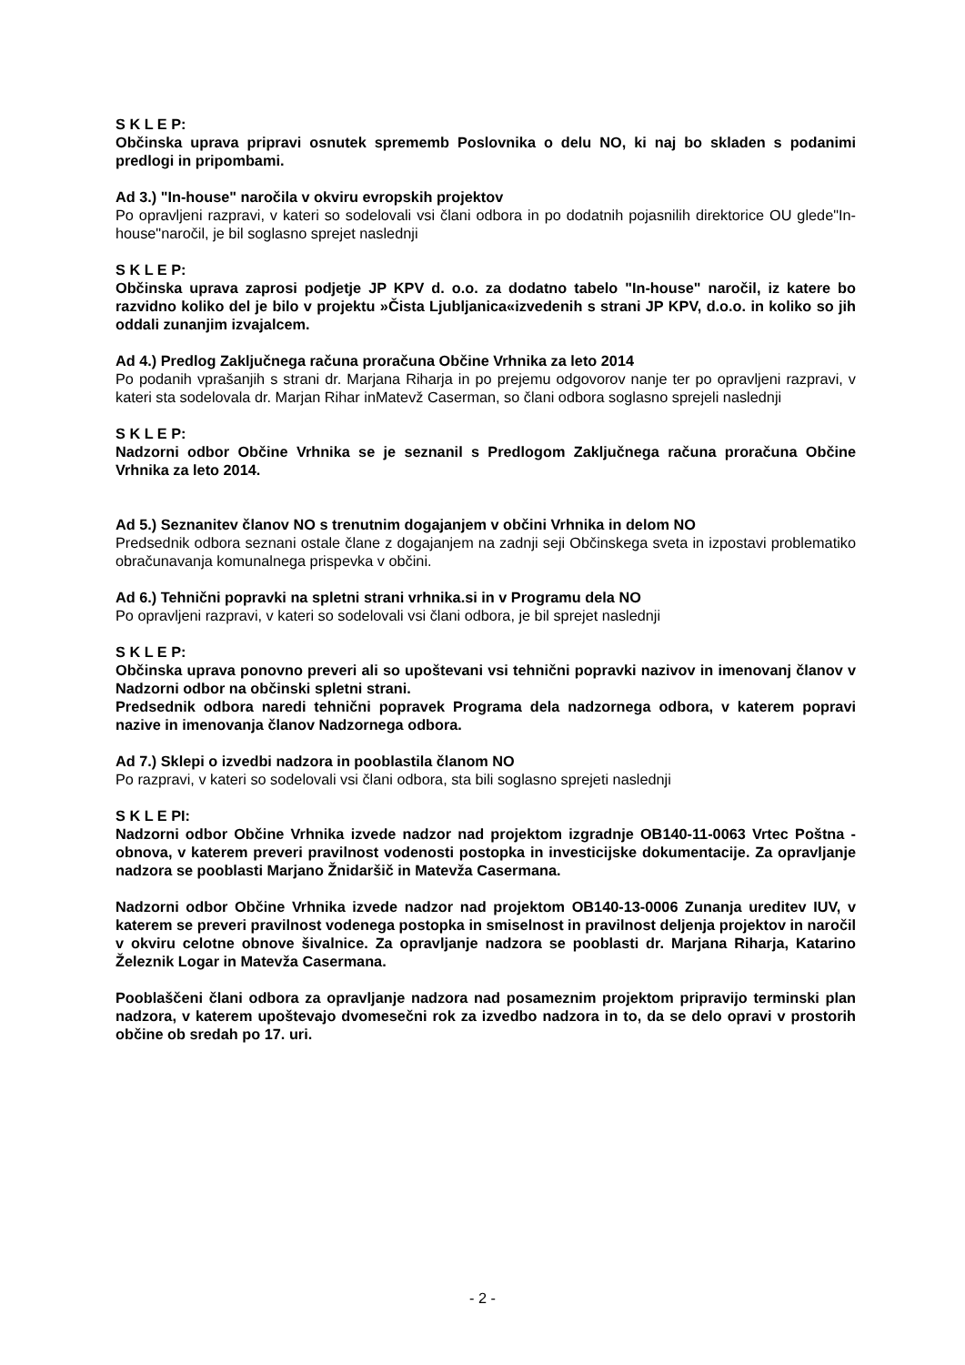S K L E P:
Občinska uprava pripravi osnutek sprememb Poslovnika o delu NO, ki naj bo skladen s podanimi predlogi in pripombami.
Ad 3.) "In-house" naročila v okviru evropskih projektov
Po opravljeni razpravi, v kateri so sodelovali vsi člani odbora in po dodatnih pojasnilih direktorice OU glede"In-house"naročil, je bil soglasno sprejet naslednji
S K L E P:
Občinska uprava zaprosi podjetje JP KPV d. o.o. za dodatno tabelo "In-house" naročil, iz katere bo razvidno koliko del je bilo v projektu »Čista Ljubljanica«izvedenih s strani JP KPV, d.o.o. in koliko so jih oddali zunanjim izvajalcem.
Ad 4.) Predlog Zaključnega računa proračuna Občine Vrhnika za leto 2014
Po podanih vprašanjih s strani dr. Marjana Riharja in po prejemu odgovorov nanje ter po opravljeni razpravi, v kateri sta sodelovala dr. Marjan Rihar inMatevž Caserman, so člani odbora soglasno sprejeli naslednji
S K L E P:
Nadzorni odbor Občine Vrhnika se je seznanil s Predlogom Zaključnega računa proračuna Občine Vrhnika za leto 2014.
Ad 5.) Seznanitev članov NO s trenutnim dogajanjem v občini Vrhnika in delom NO
Predsednik odbora seznani ostale člane z dogajanjem na zadnji seji Občinskega sveta in izpostavi problematiko obračunavanja komunalnega prispevka v občini.
Ad 6.) Tehnični popravki na spletni strani vrhnika.si in v Programu dela NO
Po opravljeni razpravi, v kateri so sodelovali vsi člani odbora, je bil sprejet naslednji
S K L E P:
Občinska uprava ponovno preveri ali so upoštevani vsi tehnični popravki nazivov in imenovanj članov v Nadzorni odbor na občinski spletni strani.
Predsednik odbora naredi tehnični popravek Programa dela nadzornega odbora, v katerem popravi nazive in imenovanja članov Nadzornega odbora.
Ad 7.) Sklepi o izvedbi nadzora in pooblastila članom NO
Po razpravi, v kateri so sodelovali vsi člani odbora, sta bili soglasno sprejeti naslednji
S K L E PI:
Nadzorni odbor Občine Vrhnika izvede nadzor nad projektom izgradnje OB140-11-0063 Vrtec Poštna - obnova, v katerem preveri pravilnost vodenosti postopka in investicijske dokumentacije. Za opravljanje nadzora se pooblasti Marjano Žnidaršič in Matevža Casermana.
Nadzorni odbor Občine Vrhnika izvede nadzor nad projektom OB140-13-0006 Zunanja ureditev IUV, v katerem se preveri pravilnost vodenega postopka in smiselnost in pravilnost deljenja projektov in naročil v okviru celotne obnove šivalnice. Za opravljanje nadzora se pooblasti dr. Marjana Riharja, Katarino Železnik Logar in Matevža Casermana.
Pooblaščeni člani odbora za opravljanje nadzora nad posameznim projektom pripravijo terminski plan nadzora, v katerem upoštevajo dvomesečni rok za izvedbo nadzora in to, da se delo opravi v prostorih občine ob sredah po 17. uri.
- 2 -